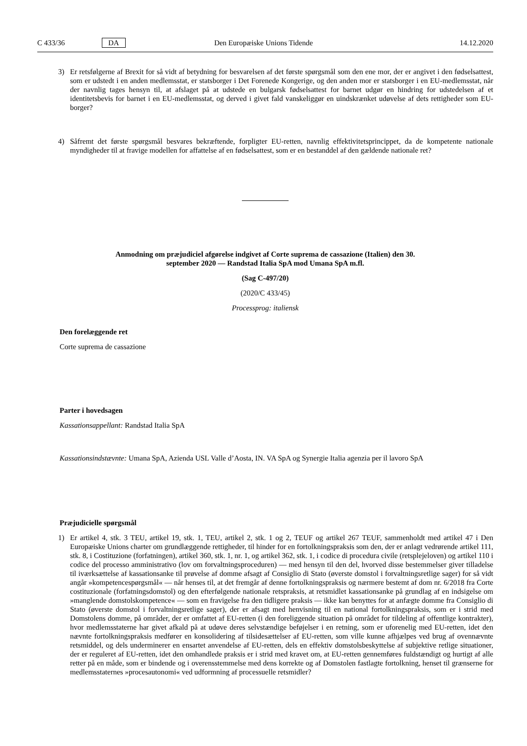C 433/36 DA Den Europæiske Unions Tidende 14.12.2020
3) Er retsfølgerne af Brexit for så vidt af betydning for besvarelsen af det første spørgsmål som den ene mor, der er angivet i den fødselsattest, som er udstedt i en anden medlemsstat, er statsborger i Det Forenede Kongerige, og den anden mor er statsborger i en EU-medlemsstat, når der navnlig tages hensyn til, at afslaget på at udstede en bulgarsk fødselsattest for barnet udgør en hindring for udstedelsen af et identitetsbevis for barnet i en EU-medlemsstat, og derved i givet fald vanskeliggør en uindskrænket udøvelse af dets rettigheder som EU-borger?
4) Såfremt det første spørgsmål besvares bekræftende, forpligter EU-retten, navnlig effektivitetsprincippet, da de kompetente nationale myndigheder til at fravige modellen for affattelse af en fødselsattest, som er en bestanddel af den gældende nationale ret?
Anmodning om præjudiciel afgørelse indgivet af Corte suprema de cassazione (Italien) den 30. september 2020 — Randstad Italia SpA mod Umana SpA m.fl.
(Sag C-497/20)
(2020/C 433/45)
Processprog: italiensk
Den forelæggende ret
Corte suprema de cassazione
Parter i hovedsagen
Kassationsappellant: Randstad Italia SpA
Kassationsindstævnte: Umana SpA, Azienda USL Valle d’Aosta, IN. VA SpA og Synergie Italia agenzia per il lavoro SpA
Præjudicielle spørgsmål
1) Er artikel 4, stk. 3 TEU, artikel 19, stk. 1, TEU, artikel 2, stk. 1 og 2, TEUF og artikel 267 TEUF, sammenholdt med artikel 47 i Den Europæiske Unions charter om grundlæggende rettigheder, til hinder for en fortolkningspraksis som den, der er anlagt vedrørende artikel 111, stk. 8, i Costituzione (forfatningen), artikel 360, stk. 1, nr. 1, og artikel 362, stk. 1, i codice di procedura civile (retsplejeloven) og artikel 110 i codice del processo amministrativo (lov om forvaltningsproceduren) — med hensyn til den del, hvorved disse bestemmelser giver tilladelse til iværksættelse af kassationsanke til prøvelse af domme afsagt af Consiglio di Stato (øverste domstol i forvaltningsretlige sager) for så vidt angår »kompetencespørgsmål« — når henses til, at det fremgår af denne fortolkningspraksis og nærmere bestemt af dom nr. 6/2018 fra Corte costituzionale (forfatningsdomstol) og den efterfølgende nationale retspraksis, at retsmidlet kassationsanke på grundlag af en indsigelse om »manglende domstolskompetence« — som en fravigelse fra den tidligere praksis — ikke kan benyttes for at anfægte domme fra Consiglio di Stato (øverste domstol i forvaltningsretlige sager), der er afsagt med henvisning til en national fortolkningspraksis, som er i strid med Domstolens domme, på områder, der er omfattet af EU-retten (i den foreliggende situation på området for tildeling af offentlige kontrakter), hvor medlemsstaterne har givet afkald på at udøve deres selvstændige beføjelser i en retning, som er uforenelig med EU-retten, idet den nævnte fortolkningspraksis medfører en konsolidering af tilsidesættelser af EU-retten, som ville kunne afhjælpes ved brug af ovennævnte retsmiddel, og dels underminerer en ensartet anvendelse af EU-retten, dels en effektiv domstolsbeskyttelse af subjektive retlige situationer, der er reguleret af EU-retten, idet den omhandlede praksis er i strid med kravet om, at EU-retten gennemføres fuldstændigt og hurtigt af alle retter på en måde, som er bindende og i overensstemmelse med dens korrekte og af Domstolen fastlagte fortolkning, henset til grænserne for medlemsstaternes »procesautonomi« ved udformning af processuelle retsmidler?